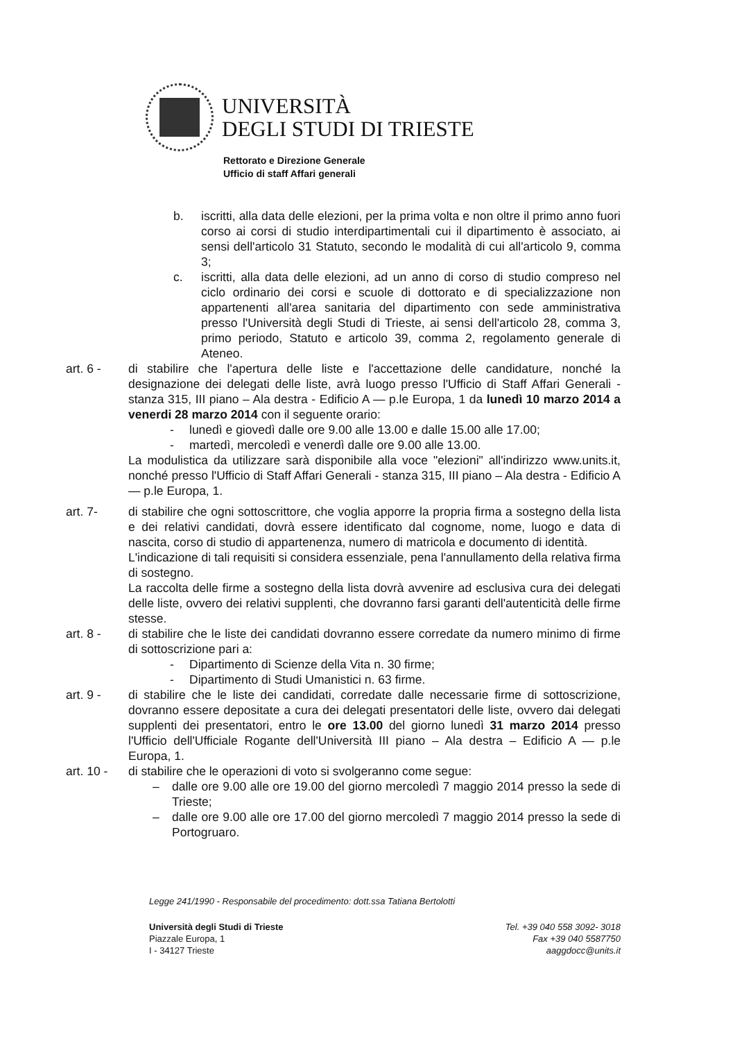UNIVERSITÀ
DEGLI STUDI DI TRIESTE
Rettorato e Direzione Generale
Ufficio di staff Affari generali
b. iscritti, alla data delle elezioni, per la prima volta e non oltre il primo anno fuori corso ai corsi di studio interdipartimentali cui il dipartimento è associato, ai sensi dell'articolo 31 Statuto, secondo le modalità di cui all'articolo 9, comma 3;
c. iscritti, alla data delle elezioni, ad un anno di corso di studio compreso nel ciclo ordinario dei corsi e scuole di dottorato e di specializzazione non appartenenti all'area sanitaria del dipartimento con sede amministrativa presso l'Università degli Studi di Trieste, ai sensi dell'articolo 28, comma 3, primo periodo, Statuto e articolo 39, comma 2, regolamento generale di Ateneo.
art. 6 - di stabilire che l'apertura delle liste e l'accettazione delle candidature, nonché la designazione dei delegati delle liste, avrà luogo presso l'Ufficio di Staff Affari Generali - stanza 315, III piano – Ala destra - Edificio A — p.le Europa, 1 da lunedì 10 marzo 2014 a venerdi 28 marzo 2014 con il seguente orario:
- lunedì e giovedì dalle ore 9.00 alle 13.00 e dalle 15.00 alle 17.00;
- martedì, mercoledì e venerdì dalle ore 9.00 alle 13.00.
La modulistica da utilizzare sarà disponibile alla voce "elezioni" all'indirizzo www.units.it, nonché presso l'Ufficio di Staff Affari Generali - stanza 315, III piano – Ala destra - Edificio A — p.le Europa, 1.
art. 7- di stabilire che ogni sottoscrittore, che voglia apporre la propria firma a sostegno della lista e dei relativi candidati, dovrà essere identificato dal cognome, nome, luogo e data di nascita, corso di studio di appartenenza, numero di matricola e documento di identità.
L'indicazione di tali requisiti si considera essenziale, pena l'annullamento della relativa firma di sostegno.
La raccolta delle firme a sostegno della lista dovrà avvenire ad esclusiva cura dei delegati delle liste, ovvero dei relativi supplenti, che dovranno farsi garanti dell'autenticità delle firme stesse.
art. 8 - di stabilire che le liste dei candidati dovranno essere corredate da numero minimo di firme di sottoscrizione pari a:
- Dipartimento di Scienze della Vita n. 30 firme;
- Dipartimento di Studi Umanistici n. 63 firme.
art. 9 - di stabilire che le liste dei candidati, corredate dalle necessarie firme di sottoscrizione, dovranno essere depositate a cura dei delegati presentatori delle liste, ovvero dai delegati supplenti dei presentatori, entro le ore 13.00 del giorno lunedì 31 marzo 2014 presso l'Ufficio dell'Ufficiale Rogante dell'Università III piano – Ala destra – Edificio A — p.le Europa, 1.
art. 10 -
di stabilire che le operazioni di voto si svolgeranno come segue:
– dalle ore 9.00 alle ore 19.00 del giorno mercoledì 7 maggio 2014 presso la sede di Trieste;
– dalle ore 9.00 alle ore 17.00 del giorno mercoledì 7 maggio 2014 presso la sede di Portogruaro.
Legge 241/1990 - Responsabile del procedimento: dott.ssa Tatiana Bertolotti
Università degli Studi di Trieste
Piazzale Europa, 1
I - 34127 Trieste
Tel. +39 040 558 3092- 3018
Fax +39 040 5587750
aaggdocc@units.it